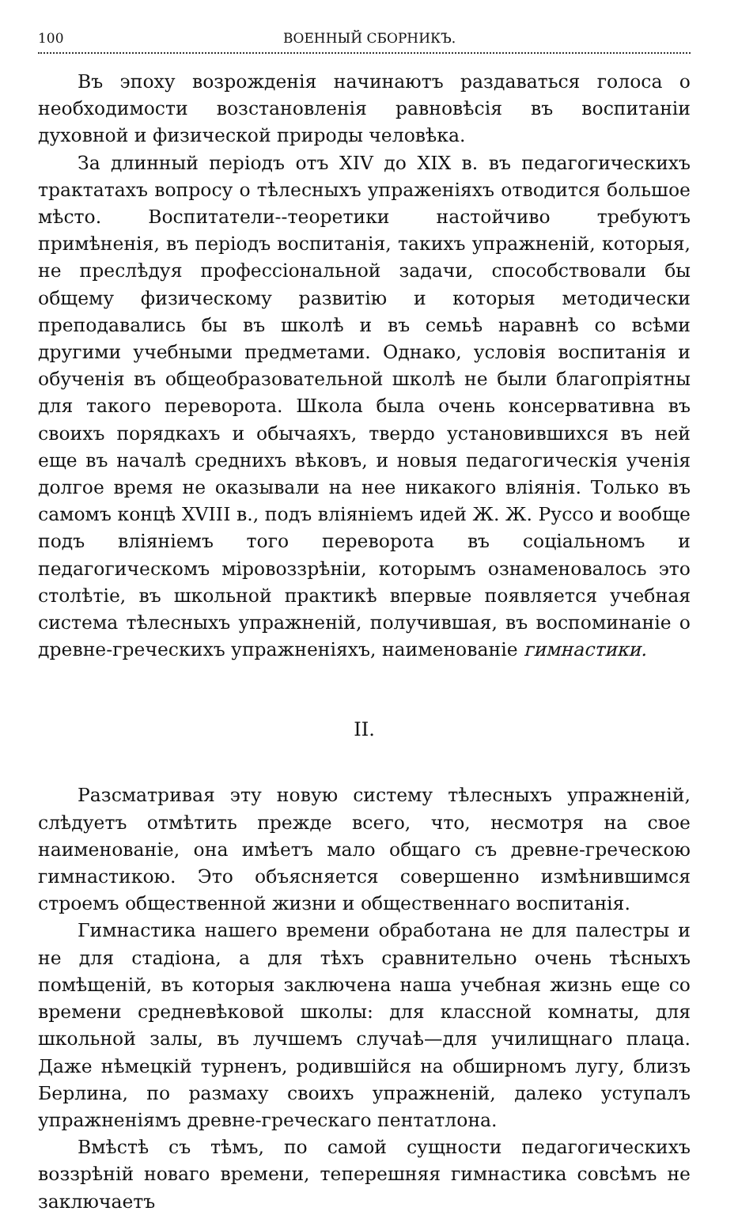100 ВОЕННЫЙ СБОРНИКЪ.
Въ эпоху возрожденія начинаютъ раздаваться голоса о необходимости возстановленія равновѣсія въ воспитаніи духовной и физической природы человѣка.
За длинный періодъ отъ XIV до XIX в. въ педагогическихъ трактатахъ вопросу о тѣлесныхъ упраженіяхъ отводится большое мѣсто. Воспитатели--теоретики настойчиво требуютъ примѣненія, въ періодъ воспитанія, такихъ упражненій, которыя, не преслѣдуя профессіональной задачи, способствовали бы общему физическому развитію и которыя методически преподавались бы въ школѣ и въ семьѣ наравнѣ со всѣми другими учебными предметами. Однако, условія воспитанія и обученія въ общеобразовательной школѣ не были благопріятны для такого переворота. Школа была очень консервативна въ своихъ порядкахъ и обычаяхъ, твердо установившихся въ ней еще въ началѣ среднихъ вѣковъ, и новыя педагогическія ученія долгое время не оказывали на нее никакого вліянія. Только въ самомъ концѣ XVIII в., подъ вліяніемъ идей Ж. Ж. Руссо и вообще подъ вліяніемъ того переворота въ соціальномъ и педагогическомъ міровоззрѣніи, которымъ ознаменовалось это столѣтіе, въ школьной практикѣ впервые появляется учебная система тѣлесныхъ упражненій, получившая, въ воспоминаніе о древне-греческихъ упражненіяхъ, наименованіе гимнастики.
II.
Разсматривая эту новую систему тѣлесныхъ упражненій, слѣдуетъ отмѣтить прежде всего, что, несмотря на свое наименованіе, она имѣетъ мало общаго съ древне-греческою гимнастикою. Это объясняется совершенно измѣнившимся строемъ общественной жизни и общественнаго воспитанія.
Гимнастика нашего времени обработана не для палестры и не для стадіона, а для тѣхъ сравнительно очень тѣсныхъ помѣщеній, въ которыя заключена наша учебная жизнь еще со времени средневѣковой школы: для классной комнаты, для школьной залы, въ лучшемъ случаѣ—для училищнаго плаца. Даже нѣмецкій турненъ, родившійся на обширномъ лугу, близъ Берлина, по размаху своихъ упражненій, далеко уступалъ упражненіямъ древне-греческаго пентатлона.
Вмѣстѣ съ тѣмъ, по самой сущности педагогическихъ воззрѣній новаго времени, теперешняя гимнастика совсѣмъ не заключаетъ